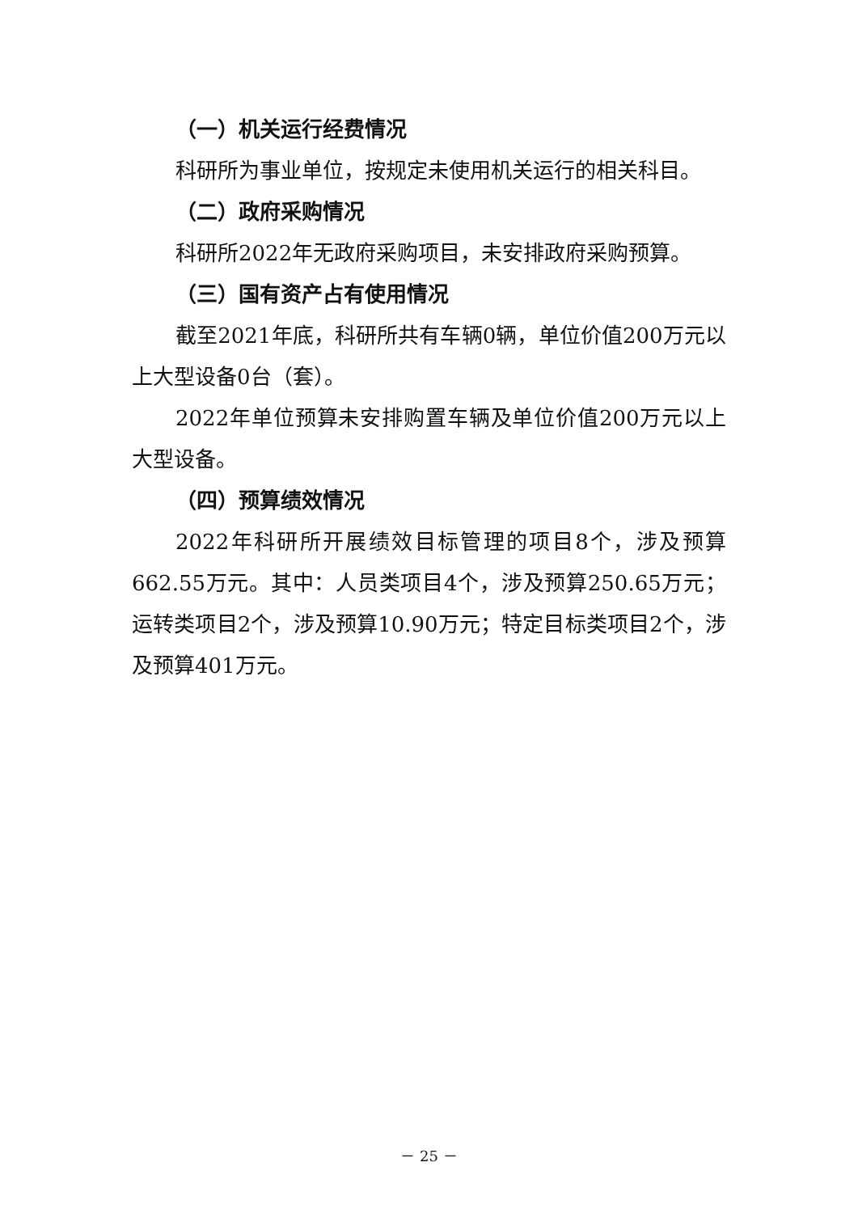（一）机关运行经费情况
科研所为事业单位，按规定未使用机关运行的相关科目。
（二）政府采购情况
科研所2022年无政府采购项目，未安排政府采购预算。
（三）国有资产占有使用情况
截至2021年底，科研所共有车辆0辆，单位价值200万元以上大型设备0台（套）。
2022年单位预算未安排购置车辆及单位价值200万元以上大型设备。
（四）预算绩效情况
2022年科研所开展绩效目标管理的项目8个，涉及预算662.55万元。其中：人员类项目4个，涉及预算250.65万元；运转类项目2个，涉及预算10.90万元；特定目标类项目2个，涉及预算401万元。
－ 25 －